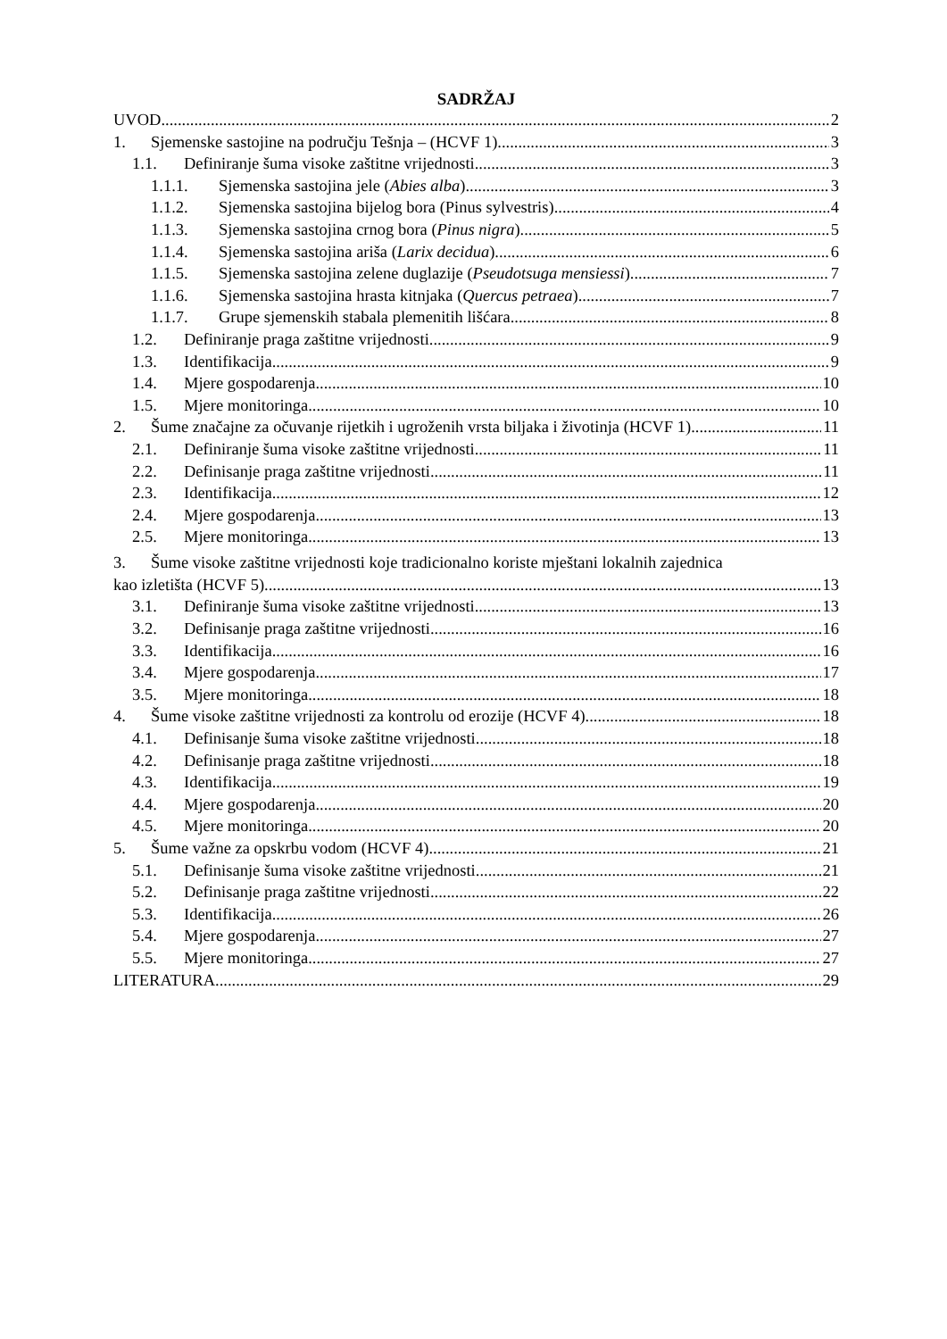SADRŽAJ
UVOD 2
1. Sjemenske sastojine na području Tešnja – (HCVF 1) 3
1.1. Definiranje šuma visoke zaštitne vrijednosti 3
1.1.1. Sjemenska sastojina jele (Abies alba) 3
1.1.2. Sjemenska sastojina bijelog bora (Pinus sylvestris) 4
1.1.3. Sjemenska sastojina crnog bora (Pinus nigra) 5
1.1.4. Sjemenska sastojina ariša (Larix decidua) 6
1.1.5. Sjemenska sastojina zelene duglazije (Pseudotsuga mensiessi) 7
1.1.6. Sjemenska sastojina hrasta kitnjaka (Quercus petraea) 7
1.1.7. Grupe sjemenskih stabala plemenitih lišćara 8
1.2. Definiranje praga zaštitne vrijednosti 9
1.3. Identifikacija 9
1.4. Mjere gospodarenja 10
1.5. Mjere monitoringa 10
2. Šume značajne za očuvanje rijetkih i ugroženih vrsta biljaka i životinja (HCVF 1) 11
2.1. Definiranje šuma visoke zaštitne vrijednosti 11
2.2. Definisanje praga zaštitne vrijednosti 11
2.3. Identifikacija 12
2.4. Mjere gospodarenja 13
2.5. Mjere monitoringa 13
3. Šume visoke zaštitne vrijednosti koje tradicionalno koriste mještani lokalnih zajednica
kao izletišta (HCVF 5) 13
3.1. Definiranje šuma visoke zaštitne vrijednosti 13
3.2. Definisanje praga zaštitne vrijednosti 16
3.3. Identifikacija 16
3.4. Mjere gospodarenja 17
3.5. Mjere monitoringa 18
4. Šume visoke zaštitne vrijednosti za kontrolu od erozije (HCVF 4) 18
4.1. Definisanje šuma visoke zaštitne vrijednosti 18
4.2. Definisanje praga zaštitne vrijednosti 18
4.3. Identifikacija 19
4.4. Mjere gospodarenja 20
4.5. Mjere monitoringa 20
5. Šume važne za opskrbu vodom (HCVF 4) 21
5.1. Definisanje šuma visoke zaštitne vrijednosti 21
5.2. Definisanje praga zaštitne vrijednosti 22
5.3. Identifikacija 26
5.4. Mjere gospodarenja 27
5.5. Mjere monitoringa 27
LITERATURA 29